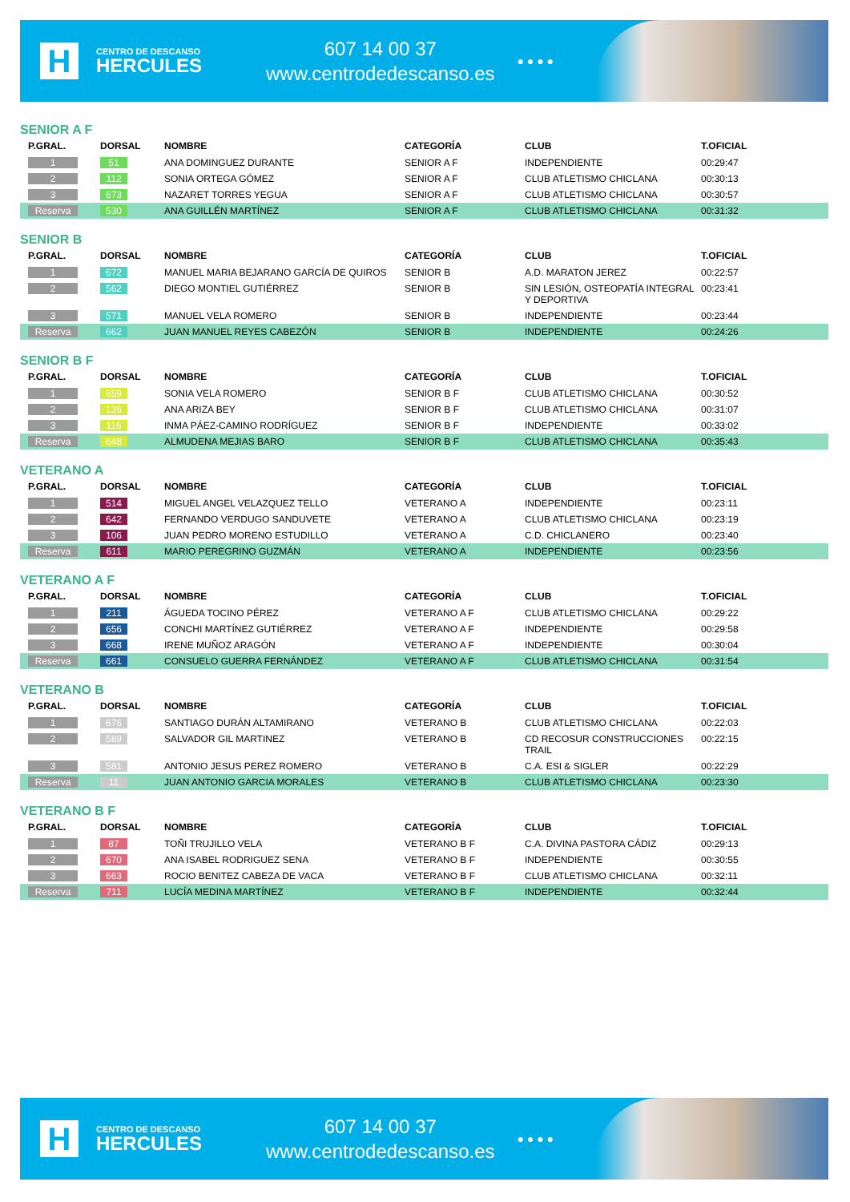H
CENTRO DE DESCANSO
HERCULES
607 14 00 37
www.centrodedescanso.es
● ● ● ●
SENIOR A F
| P.GRAL. | DORSAL | NOMBRE | CATEGORÍA | CLUB | T.OFICIAL |
| --- | --- | --- | --- | --- | --- |
| 1 | 51 | ANA DOMINGUEZ DURANTE | SENIOR A F | INDEPENDIENTE | 00:29:47 |
| 2 | 112 | SONIA ORTEGA GÓMEZ | SENIOR A F | CLUB ATLETISMO CHICLANA | 00:30:13 |
| 3 | 673 | NAZARET TORRES YEGUA | SENIOR A F | CLUB ATLETISMO CHICLANA | 00:30:57 |
| Reserva | 530 | ANA GUILLÉN MARTÍNEZ | SENIOR A F | CLUB ATLETISMO CHICLANA | 00:31:32 |
SENIOR B
| P.GRAL. | DORSAL | NOMBRE | CATEGORÍA | CLUB | T.OFICIAL |
| --- | --- | --- | --- | --- | --- |
| 1 | 672 | MANUEL MARIA BEJARANO GARCÍA DE QUIROS | SENIOR B | A.D. MARATON JEREZ | 00:22:57 |
| 2 | 562 | DIEGO MONTIEL GUTIÉRREZ | SENIOR B | SIN LESIÓN, OSTEOPATÍA INTEGRAL Y DEPORTIVA | 00:23:41 |
| 3 | 571 | MANUEL VELA ROMERO | SENIOR B | INDEPENDIENTE | 00:23:44 |
| Reserva | 662 | JUAN MANUEL REYES CABEZÓN | SENIOR B | INDEPENDIENTE | 00:24:26 |
SENIOR B F
| P.GRAL. | DORSAL | NOMBRE | CATEGORÍA | CLUB | T.OFICIAL |
| --- | --- | --- | --- | --- | --- |
| 1 | 659 | SONIA VELA ROMERO | SENIOR B F | CLUB ATLETISMO CHICLANA | 00:30:52 |
| 2 | 136 | ANA ARIZA BEY | SENIOR B F | CLUB ATLETISMO CHICLANA | 00:31:07 |
| 3 | 116 | INMA PÁEZ-CAMINO RODRÍGUEZ | SENIOR B F | INDEPENDIENTE | 00:33:02 |
| Reserva | 648 | ALMUDENA MEJIAS BARO | SENIOR B F | CLUB ATLETISMO CHICLANA | 00:35:43 |
VETERANO A
| P.GRAL. | DORSAL | NOMBRE | CATEGORÍA | CLUB | T.OFICIAL |
| --- | --- | --- | --- | --- | --- |
| 1 | 514 | MIGUEL ANGEL VELAZQUEZ TELLO | VETERANO A | INDEPENDIENTE | 00:23:11 |
| 2 | 642 | FERNANDO VERDUGO SANDUVETE | VETERANO A | CLUB ATLETISMO CHICLANA | 00:23:19 |
| 3 | 106 | JUAN PEDRO MORENO ESTUDILLO | VETERANO A | C.D. CHICLANERO | 00:23:40 |
| Reserva | 611 | MARIO PEREGRINO GUZMÁN | VETERANO A | INDEPENDIENTE | 00:23:56 |
VETERANO A F
| P.GRAL. | DORSAL | NOMBRE | CATEGORÍA | CLUB | T.OFICIAL |
| --- | --- | --- | --- | --- | --- |
| 1 | 211 | ÁGUEDA TOCINO PÉREZ | VETERANO A F | CLUB ATLETISMO CHICLANA | 00:29:22 |
| 2 | 656 | CONCHI MARTÍNEZ GUTIÉRREZ | VETERANO A F | INDEPENDIENTE | 00:29:58 |
| 3 | 668 | IRENE MUÑOZ ARAGÓN | VETERANO A F | INDEPENDIENTE | 00:30:04 |
| Reserva | 661 | CONSUELO GUERRA FERNÁNDEZ | VETERANO A F | CLUB ATLETISMO CHICLANA | 00:31:54 |
VETERANO B
| P.GRAL. | DORSAL | NOMBRE | CATEGORÍA | CLUB | T.OFICIAL |
| --- | --- | --- | --- | --- | --- |
| 1 | 676 | SANTIAGO DURÁN ALTAMIRANO | VETERANO B | CLUB ATLETISMO CHICLANA | 00:22:03 |
| 2 | 589 | SALVADOR GIL MARTINEZ | VETERANO B | CD RECOSUR CONSTRUCCIONES TRAIL | 00:22:15 |
| 3 | 581 | ANTONIO JESUS PEREZ ROMERO | VETERANO B | C.A. ESI & SIGLER | 00:22:29 |
| Reserva | 11 | JUAN ANTONIO GARCIA MORALES | VETERANO B | CLUB ATLETISMO CHICLANA | 00:23:30 |
VETERANO B F
| P.GRAL. | DORSAL | NOMBRE | CATEGORÍA | CLUB | T.OFICIAL |
| --- | --- | --- | --- | --- | --- |
| 1 | 87 | TOÑI TRUJILLO VELA | VETERANO B F | C.A. DIVINA PASTORA CÁDIZ | 00:29:13 |
| 2 | 670 | ANA ISABEL RODRIGUEZ SENA | VETERANO B F | INDEPENDIENTE | 00:30:55 |
| 3 | 663 | ROCIO BENITEZ CABEZA DE VACA | VETERANO B F | CLUB ATLETISMO CHICLANA | 00:32:11 |
| Reserva | 711 | LUCÍA MEDINA MARTÍNEZ | VETERANO B F | INDEPENDIENTE | 00:32:44 |
H
CENTRO DE DESCANSO
HERCULES
607 14 00 37
www.centrodedescanso.es
● ● ● ●